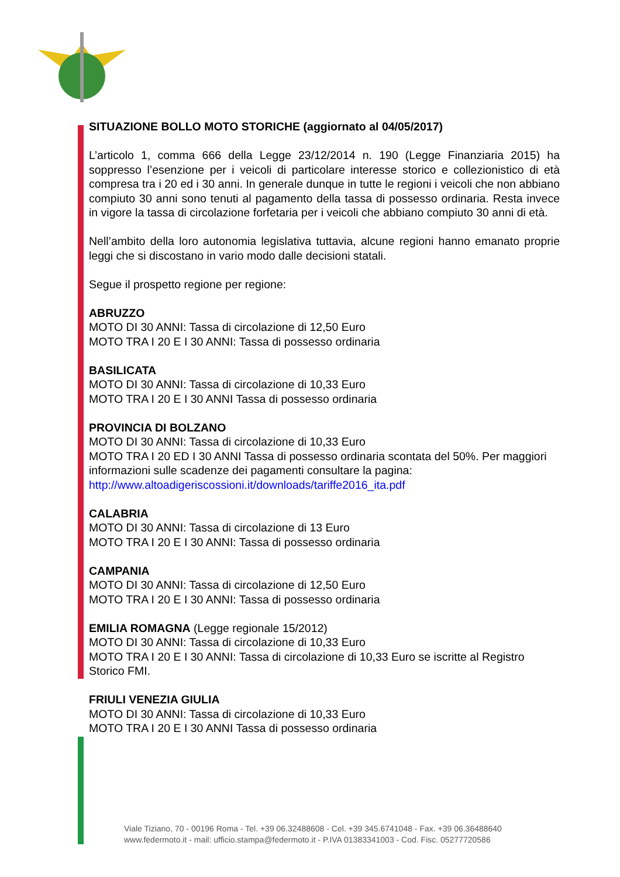SITUAZIONE BOLLO MOTO STORICHE (aggiornato al 04/05/2017)
L’articolo 1, comma 666 della Legge 23/12/2014 n. 190 (Legge Finanziaria 2015) ha soppresso l’esenzione per i veicoli di particolare interesse storico e collezionistico di età compresa tra i 20 ed i 30 anni. In generale dunque in tutte le regioni i veicoli che non abbiano compiuto 30 anni sono tenuti al pagamento della tassa di possesso ordinaria. Resta invece in vigore la tassa di circolazione forfetaria per i veicoli che abbiano compiuto 30 anni di età.
Nell’ambito della loro autonomia legislativa tuttavia, alcune regioni hanno emanato proprie leggi che si discostano in vario modo dalle decisioni statali.
Segue il prospetto regione per regione:
ABRUZZO
MOTO DI 30 ANNI: Tassa di circolazione di 12,50 Euro
MOTO TRA I 20 E I 30 ANNI: Tassa di possesso ordinaria
BASILICATA
MOTO DI 30 ANNI: Tassa di circolazione di 10,33 Euro
MOTO TRA I 20 E I 30 ANNI Tassa di possesso ordinaria
PROVINCIA DI BOLZANO
MOTO DI 30 ANNI: Tassa di circolazione di 10,33 Euro
MOTO TRA I 20 ED I 30 ANNI Tassa di possesso ordinaria scontata del 50%. Per maggiori informazioni sulle scadenze dei pagamenti consultare la pagina:
http://www.altoadigeriscossioni.it/downloads/tariffe2016_ita.pdf
CALABRIA
MOTO DI 30 ANNI: Tassa di circolazione di 13 Euro
MOTO TRA I 20 E I 30 ANNI: Tassa di possesso ordinaria
CAMPANIA
MOTO DI 30 ANNI: Tassa di circolazione di 12,50 Euro
MOTO TRA I 20 E I 30 ANNI: Tassa di possesso ordinaria
EMILIA ROMAGNA (Legge regionale 15/2012)
MOTO DI 30 ANNI: Tassa di circolazione di 10,33 Euro
MOTO TRA I 20 E I 30 ANNI: Tassa di circolazione di 10,33 Euro se iscritte al Registro
Storico FMI.
FRIULI VENEZIA GIULIA
MOTO DI 30 ANNI: Tassa di circolazione di 10,33 Euro
MOTO TRA I 20 E I 30 ANNI Tassa di possesso ordinaria
Viale Tiziano, 70 - 00196 Roma - Tel. +39 06.32488608 - Cel. +39 345.6741048 - Fax. +39 06.36488640
www.federmoto.it - mail: ufficio.stampa@federmoto.it - P.IVA 01383341003 - Cod. Fisc. 05277720586